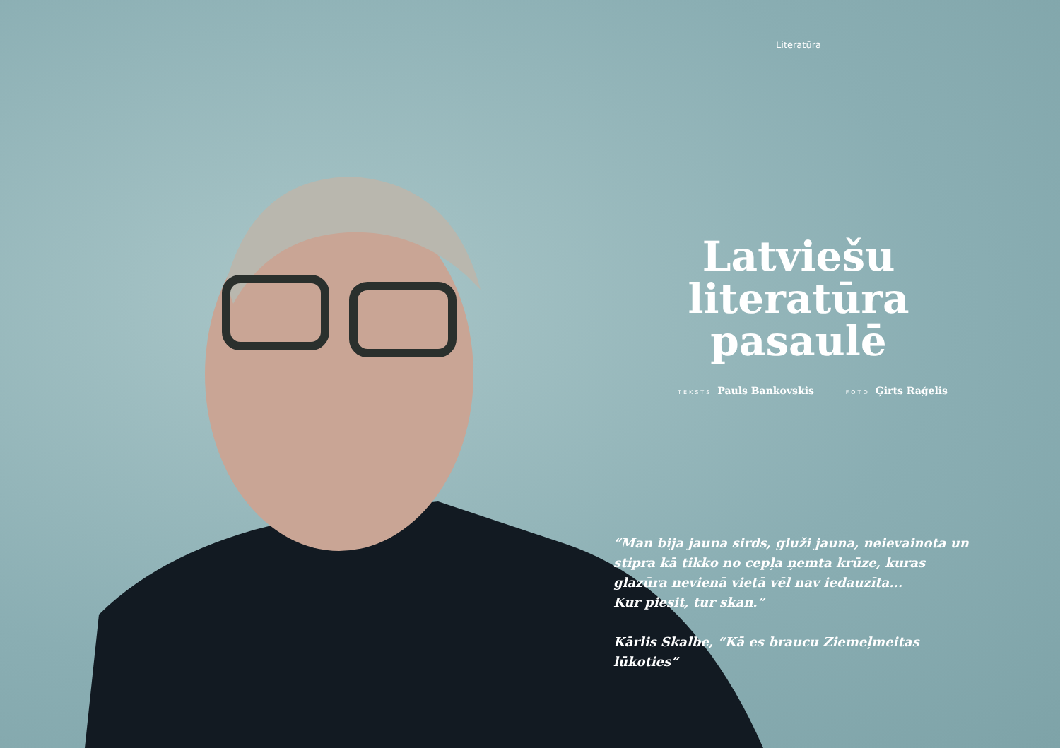Literatūra
Latviešu literatūra pasaulē
TEKSTS Pauls Bankovskis FOTO Ģirts Raģelis
“Man bija jauna sirds, gluži jauna, neievainota un stipra kā tikko no cepļa ņemta krūze, kuras glazūra nevienā vietā vēl nav iedauzīta...
Kur piesit, tur skan.”
Kārlis Skalbe, “Kā es braucu Ziemeļmeitas lūkoties”